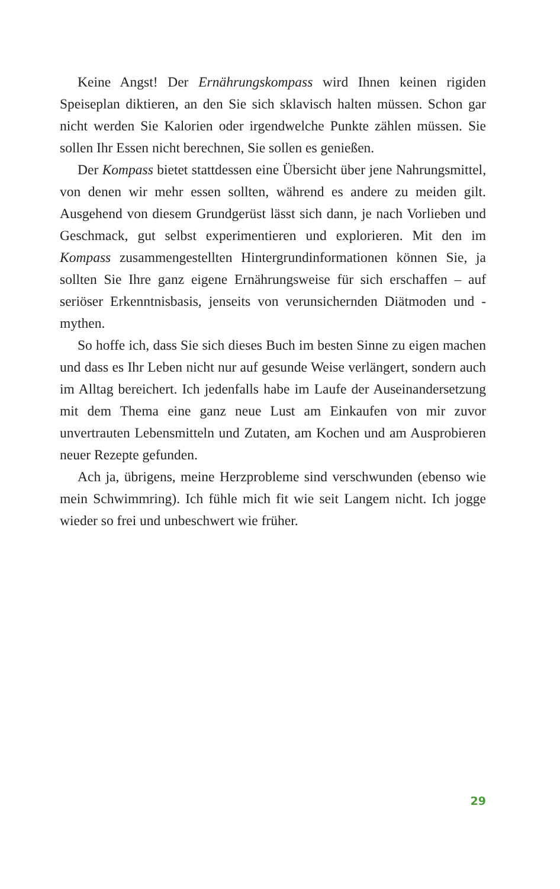Keine Angst! Der Ernährungskompass wird Ihnen keinen rigiden Speiseplan diktieren, an den Sie sich sklavisch halten müssen. Schon gar nicht werden Sie Kalorien oder irgendwelche Punkte zählen müssen. Sie sollen Ihr Essen nicht berechnen, Sie sollen es genießen.
Der Kompass bietet stattdessen eine Übersicht über jene Nahrungsmittel, von denen wir mehr essen sollten, während es andere zu meiden gilt. Ausgehend von diesem Grundgerüst lässt sich dann, je nach Vorlieben und Geschmack, gut selbst experimentieren und explorieren. Mit den im Kompass zusammengestellten Hintergrundinformationen können Sie, ja sollten Sie Ihre ganz eigene Ernährungsweise für sich erschaffen – auf seriöser Erkenntnisbasis, jenseits von verunsichernden Diätmoden und -mythen.
So hoffe ich, dass Sie sich dieses Buch im besten Sinne zu eigen machen und dass es Ihr Leben nicht nur auf gesunde Weise verlängert, sondern auch im Alltag bereichert. Ich jedenfalls habe im Laufe der Auseinandersetzung mit dem Thema eine ganz neue Lust am Einkaufen von mir zuvor unvertrauten Lebensmitteln und Zutaten, am Kochen und am Ausprobieren neuer Rezepte gefunden.
Ach ja, übrigens, meine Herzprobleme sind verschwunden (ebenso wie mein Schwimmring). Ich fühle mich fit wie seit Langem nicht. Ich jogge wieder so frei und unbeschwert wie früher.
29